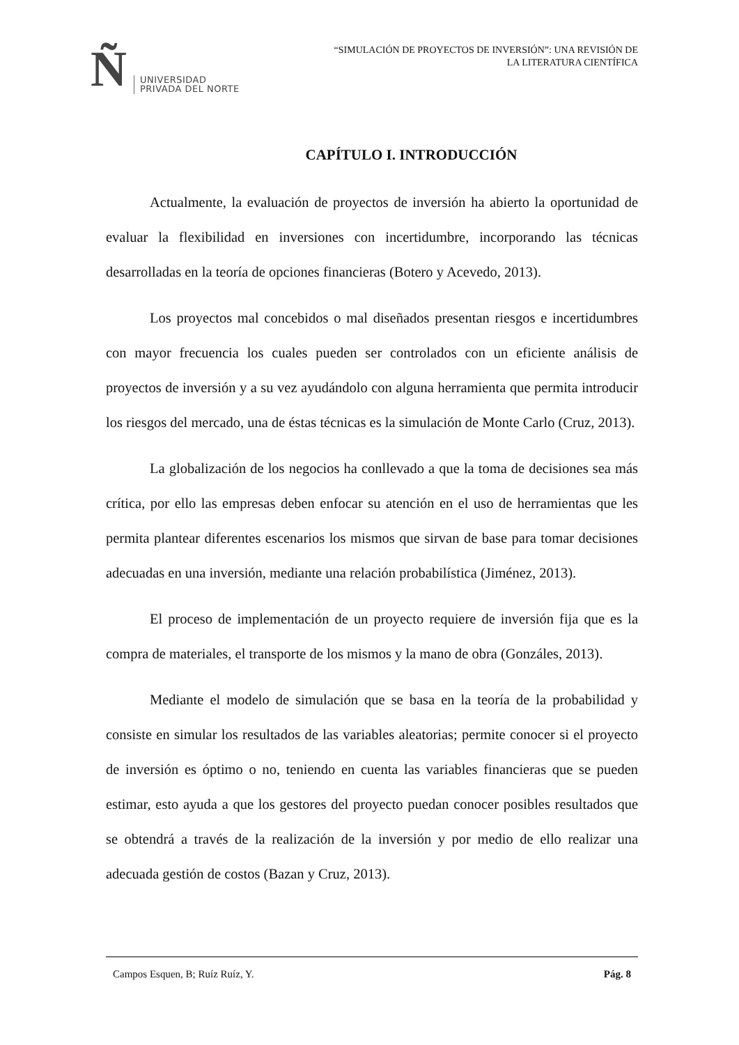Ñ UNIVERSIDAD
PRIVADA DEL NORTE
“SIMULACIÓN DE PROYECTOS DE INVERSIÓN”: UNA REVISIÓN DE
LA LITERATURA CIENTÍFICA
CAPÍTULO I. INTRODUCCIÓN
Actualmente, la evaluación de proyectos de inversión ha abierto la oportunidad de evaluar la flexibilidad en inversiones con incertidumbre, incorporando las técnicas desarrolladas en la teoría de opciones financieras (Botero y Acevedo, 2013).
Los proyectos mal concebidos o mal diseñados presentan riesgos e incertidumbres con mayor frecuencia los cuales pueden ser controlados con un eficiente análisis de proyectos de inversión y a su vez ayudándolo con alguna herramienta que permita introducir los riesgos del mercado, una de éstas técnicas es la simulación de Monte Carlo (Cruz, 2013).
La globalización de los negocios ha conllevado a que la toma de decisiones sea más crítica, por ello las empresas deben enfocar su atención en el uso de herramientas que les permita plantear diferentes escenarios los mismos que sirvan de base para tomar decisiones adecuadas en una inversión, mediante una relación probabilística (Jiménez, 2013).
El proceso de implementación de un proyecto requiere de inversión fija que es la compra de materiales, el transporte de los mismos y la mano de obra (Gonzáles, 2013).
Mediante el modelo de simulación que se basa en la teoría de la probabilidad y consiste en simular los resultados de las variables aleatorias; permite conocer si el proyecto de inversión es óptimo o no, teniendo en cuenta las variables financieras que se pueden estimar, esto ayuda a que los gestores del proyecto puedan conocer posibles resultados que se obtendrá a través de la realización de la inversión y por medio de ello realizar una adecuada gestión de costos (Bazan y Cruz, 2013).
Campos Esquen, B; Ruíz Ruíz, Y. Pág. 8